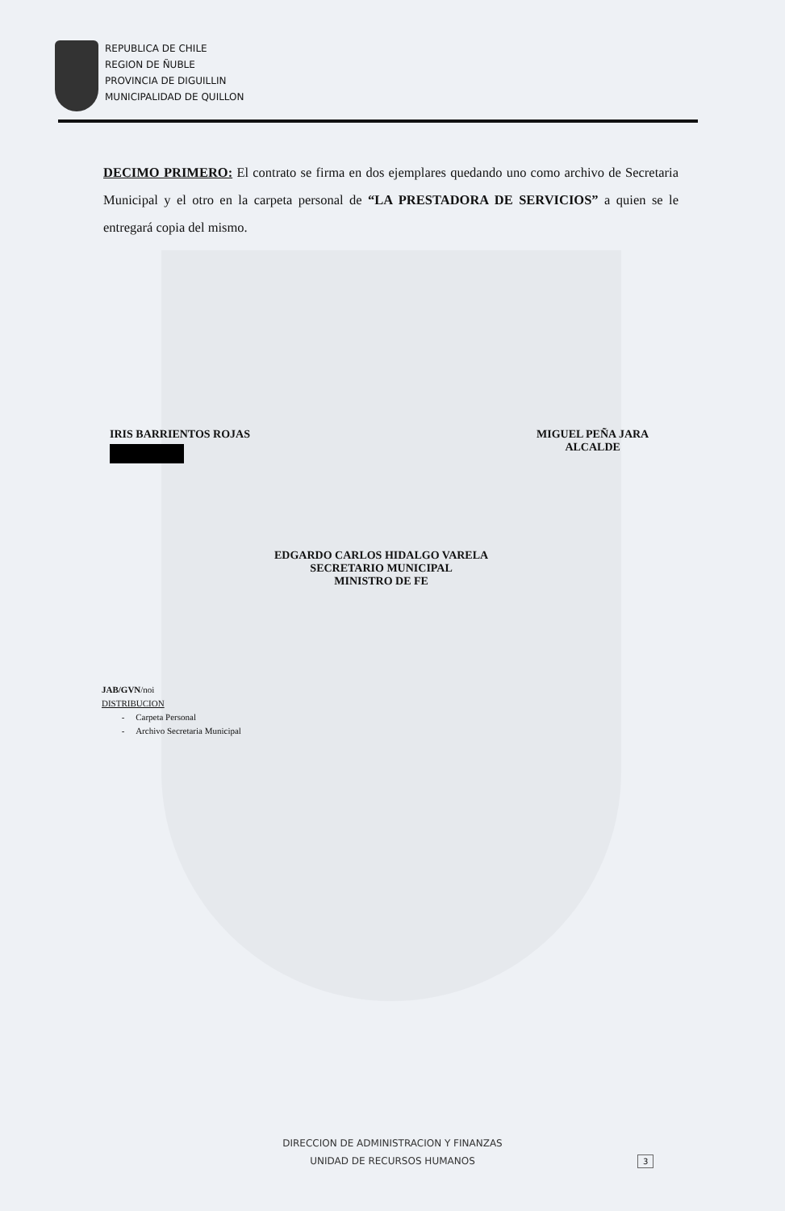REPUBLICA DE CHILE
REGION DE ÑUBLE
PROVINCIA DE DIGUILLIN
MUNICIPALIDAD DE QUILLON
DECIMO PRIMERO: El contrato se firma en dos ejemplares quedando uno como archivo de Secretaria Municipal y el otro en la carpeta personal de “LA PRESTADORA DE SERVICIOS” a quien se le entregará copia del mismo.
IRIS BARRIENTOS ROJAS
MIGUEL PEÑA JARA
ALCALDE
EDGARDO CARLOS HIDALGO VARELA
SECRETARIO MUNICIPAL
MINISTRO DE FE
JAB/GVN/noi
DISTRIBUCION
- Carpeta Personal
- Archivo Secretaria Municipal
DIRECCION DE ADMINISTRACION Y FINANZAS
UNIDAD DE RECURSOS HUMANOS
3